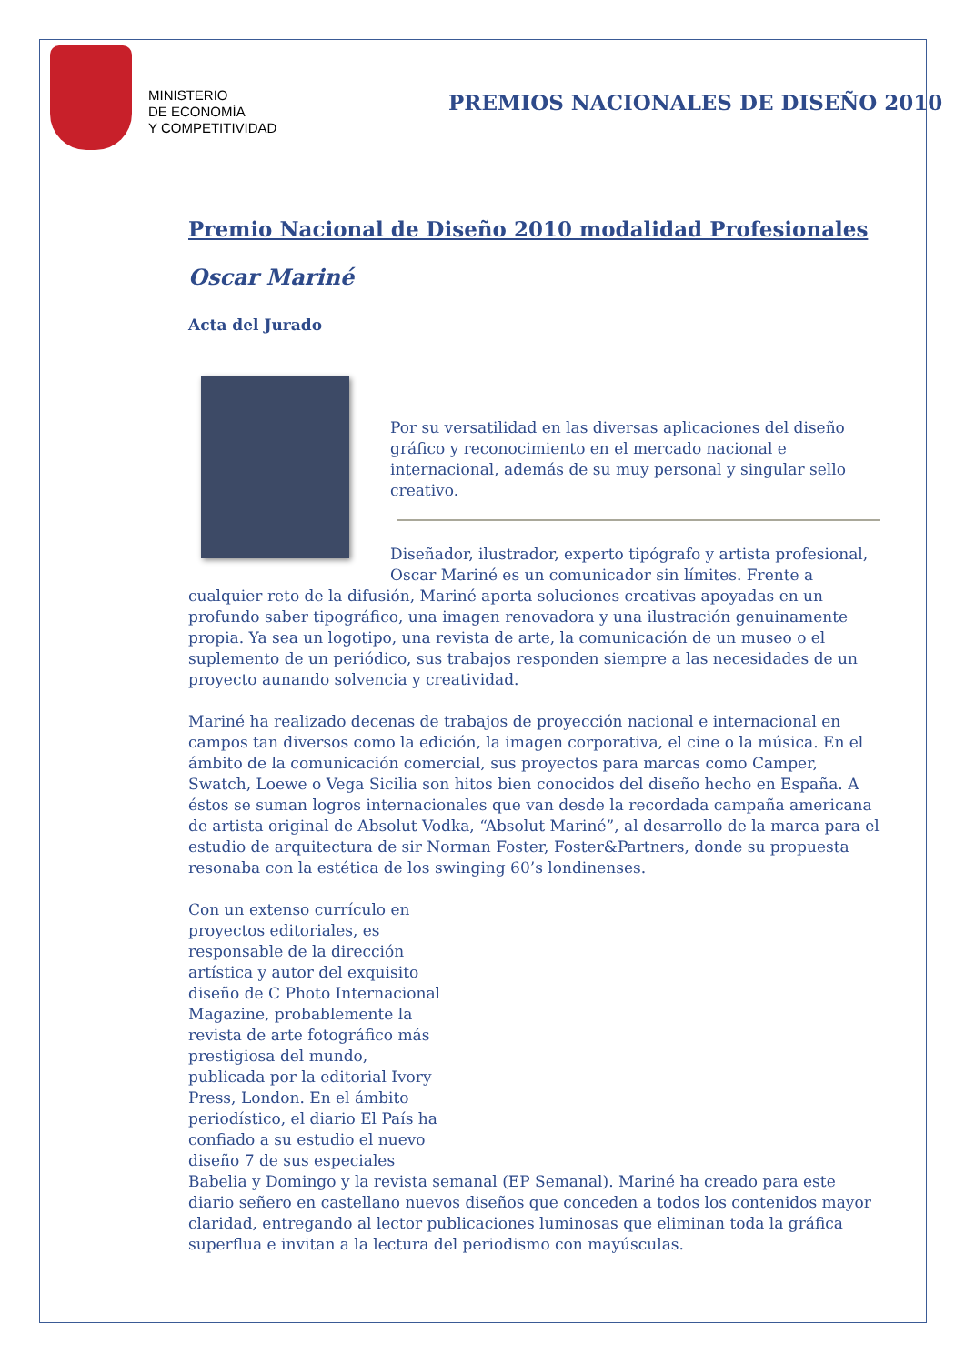MINISTERIO
DE ECONOMÍA
Y COMPETITIVIDAD
PREMIOS NACIONALES DE DISEÑO 2010
Premio Nacional de Diseño 2010 modalidad Profesionales
Oscar Mariné
Acta del Jurado
Por su versatilidad en las diversas aplicaciones del diseño gráfico y reconocimiento en el mercado nacional e internacional, además de su muy personal y singular sello creativo.
Diseñador, ilustrador, experto tipógrafo y artista profesional, Oscar Mariné es un comunicador sin límites. Frente a cualquier reto de la difusión, Mariné aporta soluciones creativas apoyadas en un profundo saber tipográfico, una imagen renovadora y una ilustración genuinamente propia. Ya sea un logotipo, una revista de arte, la comunicación de un museo o el suplemento de un periódico, sus trabajos responden siempre a las necesidades de un proyecto aunando solvencia y creatividad.
Mariné ha realizado decenas de trabajos de proyección nacional e internacional en campos tan diversos como la edición, la imagen corporativa, el cine o la música. En el ámbito de la comunicación comercial, sus proyectos para marcas como Camper, Swatch, Loewe o Vega Sicilia son hitos bien conocidos del diseño hecho en España. A éstos se suman logros internacionales que van desde la recordada campaña americana de artista original de Absolut Vodka, “Absolut Mariné”, al desarrollo de la marca para el estudio de arquitectura de sir Norman Foster, Foster&Partners, donde su propuesta resonaba con la estética de los swinging 60’s londinenses.
Con un extenso currículo en proyectos editoriales, es responsable de la dirección artística y autor del exquisito diseño de C Photo Internacional Magazine, probablemente la revista de arte fotográfico más prestigiosa del mundo, publicada por la editorial Ivory Press, London. En el ámbito periodístico, el diario El País ha confiado a su estudio el nuevo diseño 7 de sus especiales Babelia y Domingo y la revista semanal (EP Semanal). Mariné ha creado para este diario señero en castellano nuevos diseños que conceden a todos los contenidos mayor claridad, entregando al lector publicaciones luminosas que eliminan toda la gráfica superflua e invitan a la lectura del periodismo con mayúsculas.